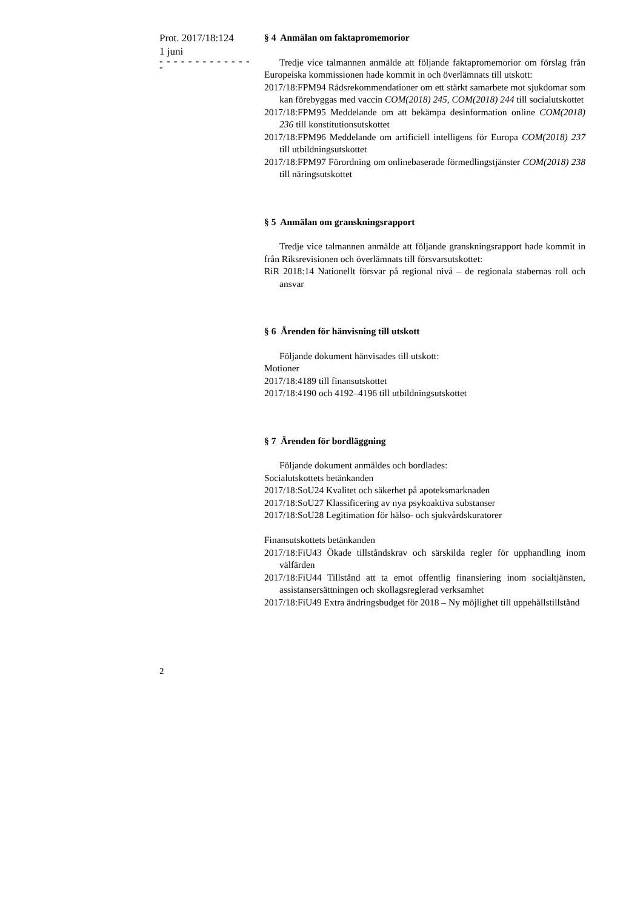Prot. 2017/18:124
1 juni
- - - - - - - - - - - - - -
§ 4 Anmälan om faktapromemorior
Tredje vice talmannen anmälde att följande faktapromemorior om för­slag från Europeiska kommissionen hade kommit in och överlämnats till utskott:
2017/18:FPM94 Rådsrekommendationer om ett stärkt samarbete mot sjukdomar som kan förebyggas med vaccin COM(2018) 245, COM(2018) 244 till socialutskottet
2017/18:FPM95 Meddelande om att bekämpa desinformation online COM(2018) 236 till konstitutionsutskottet
2017/18:FPM96 Meddelande om artificiell intelligens för Europa COM(2018) 237 till utbildningsutskottet
2017/18:FPM97 Förordning om onlinebaserade förmedlingstjänster COM(2018) 238 till näringsutskottet
§ 5 Anmälan om granskningsrapport
Tredje vice talmannen anmälde att följande granskningsrapport hade kommit in från Riksrevisionen och överlämnats till försvarsutskottet:
RiR 2018:14 Nationellt försvar på regional nivå – de regionala stabernas roll och ansvar
§ 6 Ärenden för hänvisning till utskott
Följande dokument hänvisades till utskott:
Motioner
2017/18:4189 till finansutskottet
2017/18:4190 och 4192–4196 till utbildningsutskottet
§ 7 Ärenden för bordläggning
Följande dokument anmäldes och bordlades:
Socialutskottets betänkanden
2017/18:SoU24 Kvalitet och säkerhet på apoteksmarknaden
2017/18:SoU27 Klassificering av nya psykoaktiva substanser
2017/18:SoU28 Legitimation för hälso- och sjukvårdskuratorer
Finansutskottets betänkanden
2017/18:FiU43 Ökade tillståndskrav och särskilda regler för upphandling inom välfärden
2017/18:FiU44 Tillstånd att ta emot offentlig finansiering inom social­tjänsten, assistansersättningen och skollagsreglerad verksamhet
2017/18:FiU49 Extra ändringsbudget för 2018 – Ny möjlighet till uppe­hållstillstånd
2